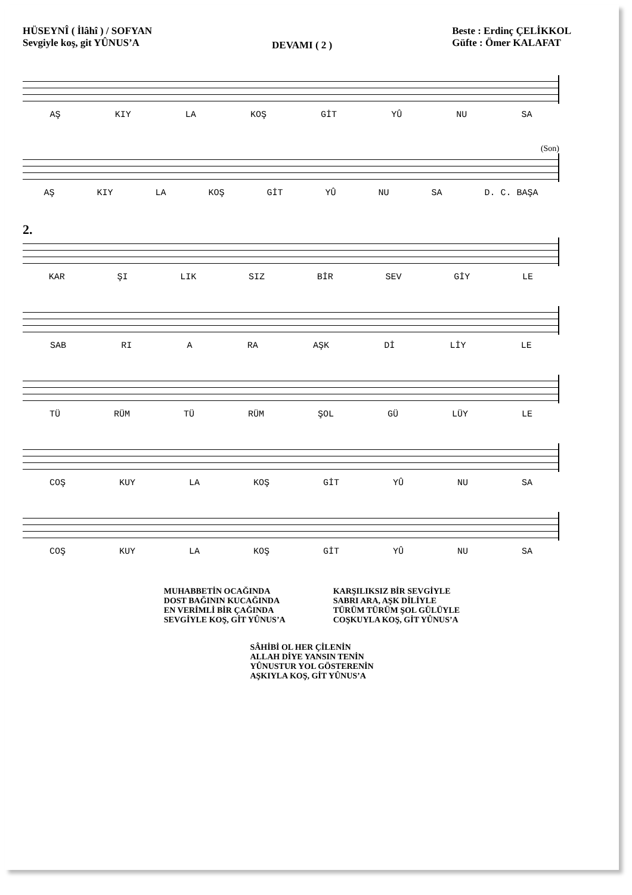HÜSEYNÎ ( İlâhî ) / SOFYAN
Sevgiyle koş, git YÛNUS’A
DEVAMI ( 2 )
Beste : Erdinç ÇELİKKOL
Güfte : Ömer KALAFAT
AŞ KIY LA KOŞ GİT YÛ NU SA
(Son)
AŞ KIY LA KOŞ GİT YÛ NU SA D. C. BAŞA
2.
KAR ŞI LIK SIZ BİR SEV GİY LE
SAB RI A RA AŞK Dİ LİY LE
TÜ RÜM TÜ RÜM ŞOL GÜ LÜY LE
COŞ KUY LA KOŞ GİT YÛ NU SA
COŞ KUY LA KOŞ GİT YÛ NU SA
MUHABBETİN OCAĞINDA
DOST BAĞININ KUCAĞINDA
EN VERİMLİ BİR ÇAĞINDA
SEVGİYLE KOŞ, GİT YÛNUS’A
KARŞILIKSIZ BİR SEVGİYLE
SABRI ARA, AŞK DİLİYLE
TÜRÜM TÜRÜM ŞOL GÜLÜYLE
COŞKUYLA KOŞ, GİT YÛNUS’A
SÂHİBİ OL HER ÇİLENİN
ALLAH DİYE YANSIN TENİN
YÛNUSTUR YOL GÖSTERENİN
AŞKIYLA KOŞ, GİT YÛNUS’A